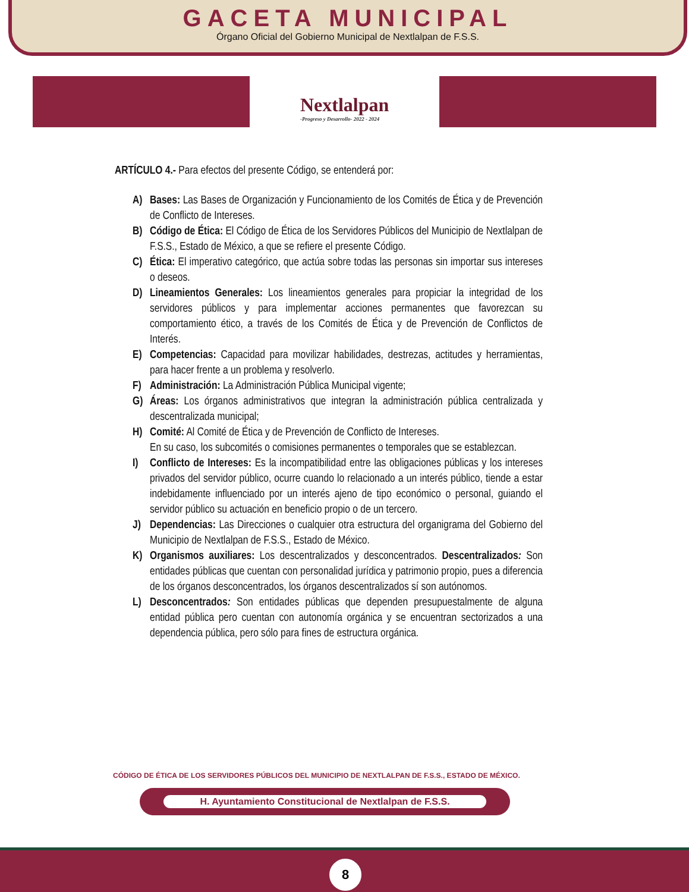GACETA MUNICIPAL
Órgano Oficial del Gobierno Municipal de Nextlalpan de F.S.S.
Nextlalpan
-Progreso y Desarrollo- 2022 - 2024
ARTÍCULO 4.- Para efectos del presente Código, se entenderá por:
A) Bases: Las Bases de Organización y Funcionamiento de los Comités de Ética y de Prevención de Conflicto de Intereses.
B) Código de Ética: El Código de Ética de los Servidores Públicos del Municipio de Nextlalpan de F.S.S., Estado de México, a que se refiere el presente Código.
C) Ética: El imperativo categórico, que actúa sobre todas las personas sin importar sus intereses o deseos.
D) Lineamientos Generales: Los lineamientos generales para propiciar la integridad de los servidores públicos y para implementar acciones permanentes que favorezcan su comportamiento ético, a través de los Comités de Ética y de Prevención de Conflictos de Interés.
E) Competencias: Capacidad para movilizar habilidades, destrezas, actitudes y herramientas, para hacer frente a un problema y resolverlo.
F) Administración: La Administración Pública Municipal vigente;
G) Áreas: Los órganos administrativos que integran la administración pública centralizada y descentralizada municipal;
H) Comité: Al Comité de Ética y de Prevención de Conflicto de Intereses.
En su caso, los subcomités o comisiones permanentes o temporales que se establezcan.
I) Conflicto de Intereses: Es la incompatibilidad entre las obligaciones públicas y los intereses privados del servidor público, ocurre cuando lo relacionado a un interés público, tiende a estar indebidamente influenciado por un interés ajeno de tipo económico o personal, guiando el servidor público su actuación en beneficio propio o de un tercero.
J) Dependencias: Las Direcciones o cualquier otra estructura del organigrama del Gobierno del Municipio de Nextlalpan de F.S.S., Estado de México.
K) Organismos auxiliares: Los descentralizados y desconcentrados. Descentralizados: Son entidades públicas que cuentan con personalidad jurídica y patrimonio propio, pues a diferencia de los órganos desconcentrados, los órganos descentralizados sí son autónomos.
L) Desconcentrados: Son entidades públicas que dependen presupuestalmente de alguna entidad pública pero cuentan con autonomía orgánica y se encuentran sectorizados a una dependencia pública, pero sólo para fines de estructura orgánica.
CÓDIGO DE ÉTICA DE LOS SERVIDORES PÚBLICOS DEL MUNICIPIO DE NEXTLALPAN DE F.S.S., ESTADO DE MÉXICO.
H. Ayuntamiento Constitucional de Nextlalpan de F.S.S.
8